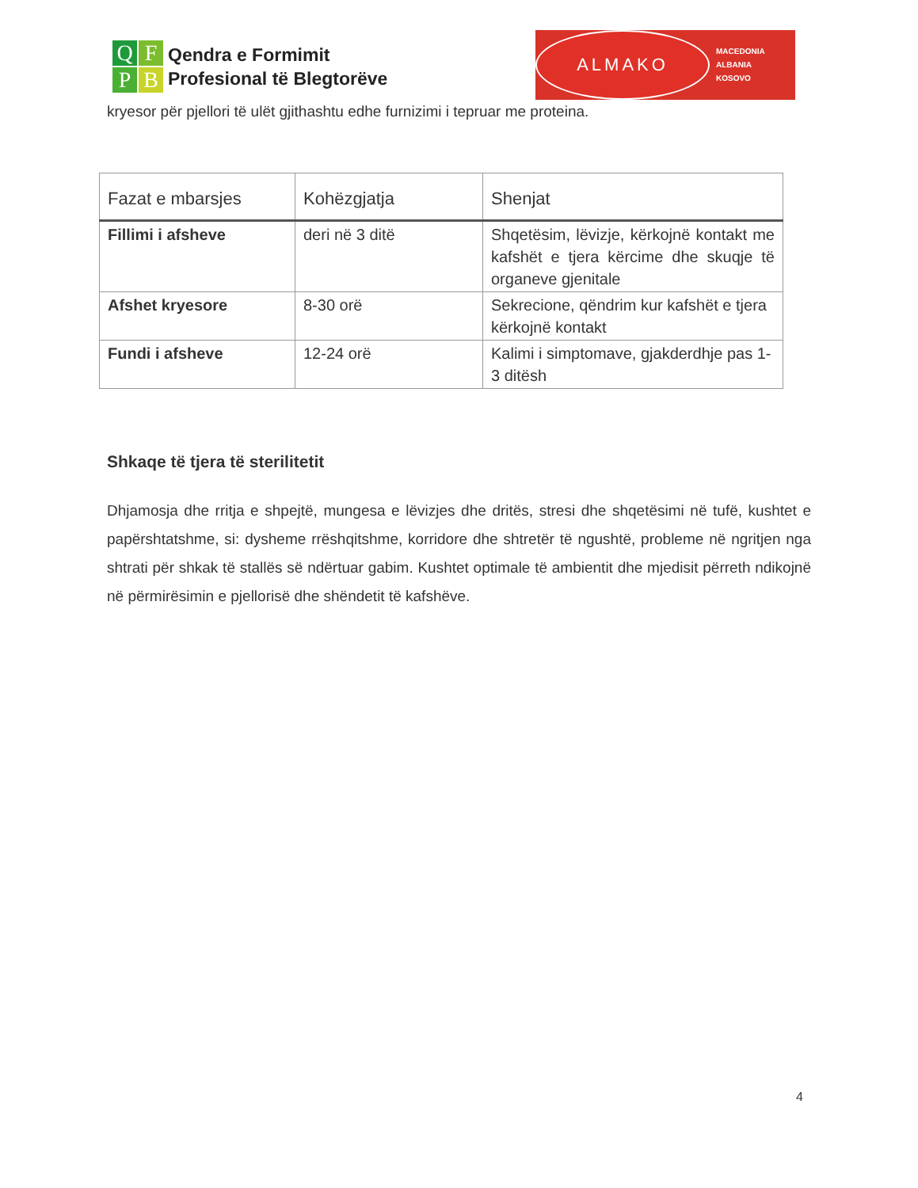Q
F
P
B
Qendra e Formimit
Profesional të Blegtorëve
ALMAKO
MACEDONIA
ALBANIA
KOSOVO
kryesor për pjellori të ulët gjithashtu edhe furnizimi i tepruar me proteina.
| Fazat e mbarsjes | Kohëzgjatja | Shenjat |
| --- | --- | --- |
| Fillimi i afsheve | deri në 3 ditë | Shqetësim, lëvizje, kërkojnë kontakt me kafshët e tjera kërcime dhe skuqje të organeve gjenitale |
| Afshet kryesore | 8-30 orë | Sekrecione, qëndrim kur kafshët e tjera kërkojnë kontakt |
| Fundi i afsheve | 12-24 orë | Kalimi i simptomave, gjakderdhje pas 1-3 ditësh |
Shkaqe të tjera të sterilitetit
Dhjamosja dhe rritja e shpejtë, mungesa e lëvizjes dhe dritës, stresi dhe shqetësimi në tufë, kushtet e papërshtatshme, si: dysheme rrëshqitshme, korridore dhe shtretër të ngushtë, probleme në ngritjen nga shtrati për shkak të stallës së ndërtuar gabim. Kushtet optimale të ambientit dhe mjedisit përreth ndikojnë në përmirësimin e pjellorisë dhe shëndetit të kafshëve.
4